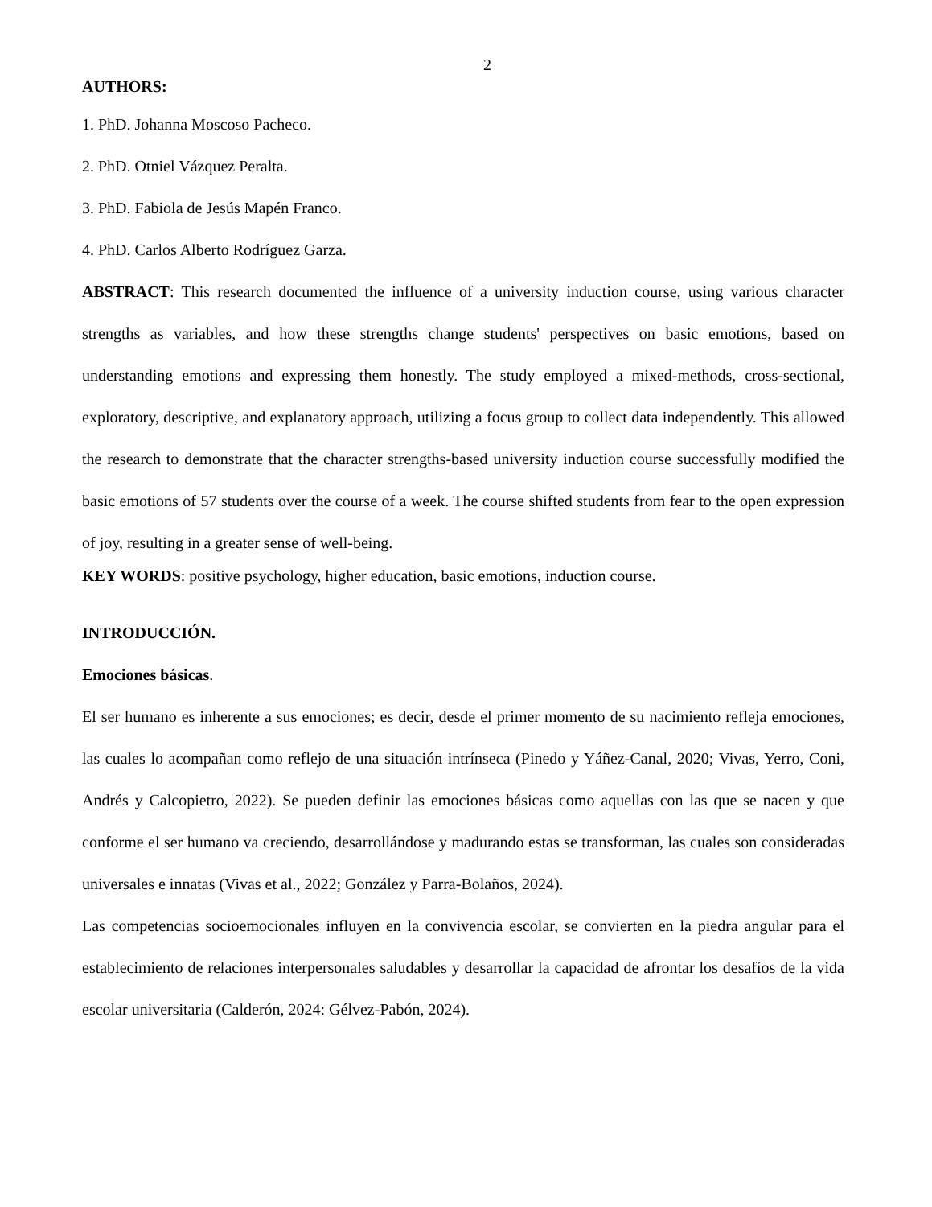2
AUTHORS:
1. PhD. Johanna Moscoso Pacheco.
2. PhD. Otniel Vázquez Peralta.
3. PhD. Fabiola de Jesús Mapén Franco.
4. PhD. Carlos Alberto Rodríguez Garza.
ABSTRACT: This research documented the influence of a university induction course, using various character strengths as variables, and how these strengths change students' perspectives on basic emotions, based on understanding emotions and expressing them honestly. The study employed a mixed-methods, cross-sectional, exploratory, descriptive, and explanatory approach, utilizing a focus group to collect data independently. This allowed the research to demonstrate that the character strengths-based university induction course successfully modified the basic emotions of 57 students over the course of a week. The course shifted students from fear to the open expression of joy, resulting in a greater sense of well-being.
KEY WORDS: positive psychology, higher education, basic emotions, induction course.
INTRODUCCIÓN.
Emociones básicas.
El ser humano es inherente a sus emociones; es decir, desde el primer momento de su nacimiento refleja emociones, las cuales lo acompañan como reflejo de una situación intrínseca (Pinedo y Yáñez-Canal, 2020; Vivas, Yerro, Coni, Andrés y Calcopietro, 2022). Se pueden definir las emociones básicas como aquellas con las que se nacen y que conforme el ser humano va creciendo, desarrollándose y madurando estas se transforman, las cuales son consideradas universales e innatas (Vivas et al., 2022; González y Parra-Bolaños, 2024).
Las competencias socioemocionales influyen en la convivencia escolar, se convierten en la piedra angular para el establecimiento de relaciones interpersonales saludables y desarrollar la capacidad de afrontar los desafíos de la vida escolar universitaria (Calderón, 2024: Gélvez-Pabón, 2024).